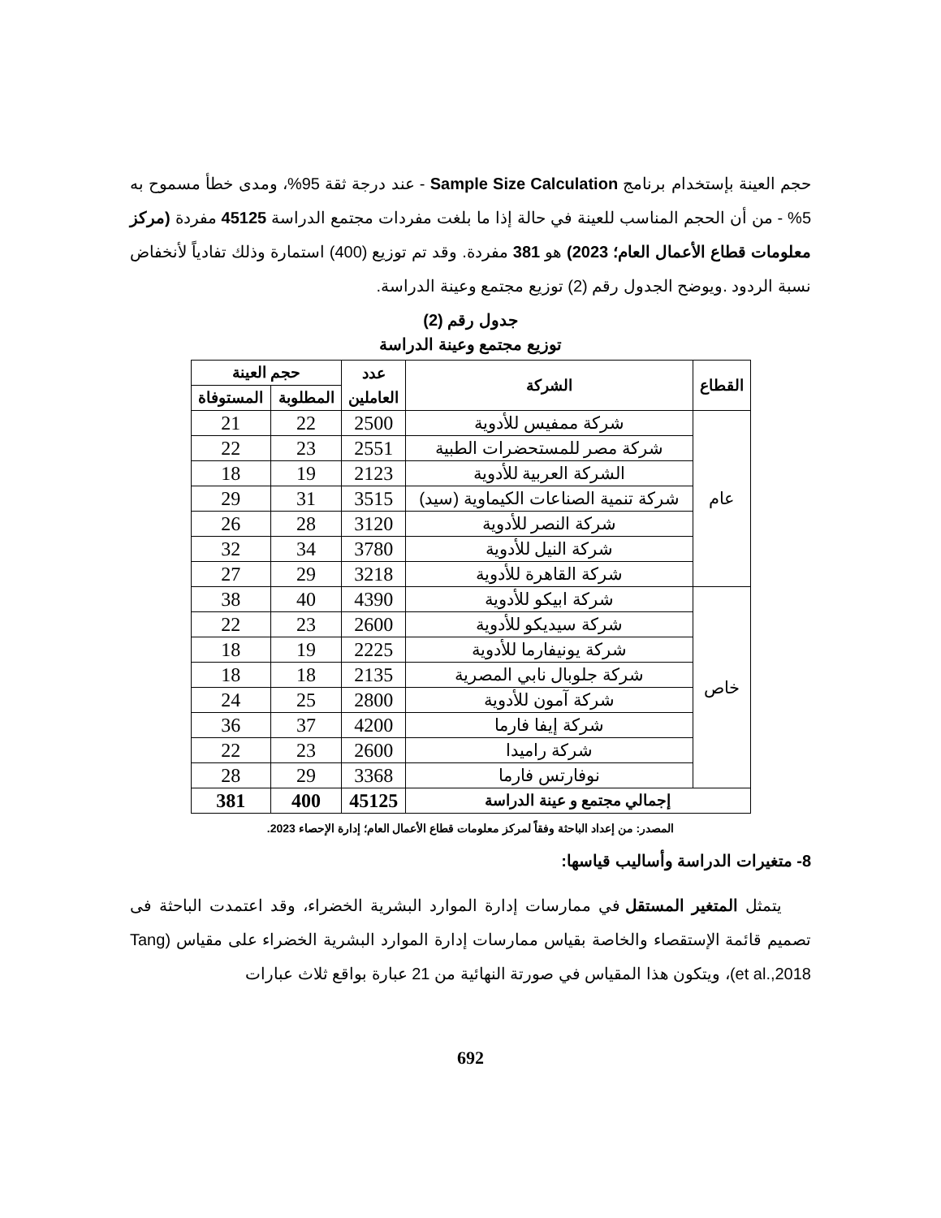حجم العينة بإستخدام برنامج Sample Size Calculation - عند درجة ثقة 95%، ومدى خطأ مسموح به 5% - من أن الحجم المناسب للعينة في حالة إذا ما بلغت مفردات مجتمع الدراسة 45125 مفردة (مركز معلومات قطاع الأعمال العام؛ 2023) هو 381 مفردة. وقد تم توزيع (400) استمارة وذلك تفادياً لأنخفاض نسبة الردود .ويوضح الجدول رقم (2) توزيع مجتمع وعينة الدراسة.
جدول رقم (2)
توزيع مجتمع وعينة الدراسة
| القطاع | الشركة | عدد العاملين | حجم العينة | |
| --- | --- | --- | --- | --- |
| | | | المطلوبة | المستوفاة |
| عام | شركة ممفيس للأدوية | 2500 | 22 | 21 |
| | شركة مصر للمستحضرات الطبية | 2551 | 23 | 22 |
| | الشركة العربية للأدوية | 2123 | 19 | 18 |
| | شركة تنمية الصناعات الكيماوية (سيد) | 3515 | 31 | 29 |
| | شركة النصر للأدوية | 3120 | 28 | 26 |
| | شركة النيل للأدوية | 3780 | 34 | 32 |
| | شركة القاهرة للأدوية | 3218 | 29 | 27 |
| خاص | شركة ابيكو للأدوية | 4390 | 40 | 38 |
| | شركة سيديكو للأدوية | 2600 | 23 | 22 |
| | شركة يونيفارما للأدوية | 2225 | 19 | 18 |
| | شركة جلوبال نابي المصرية | 2135 | 18 | 18 |
| | شركة آمون للأدوية | 2800 | 25 | 24 |
| | شركة إيفا فارما | 4200 | 37 | 36 |
| | شركة راميدا | 2600 | 23 | 22 |
| | نوفارتس فارما | 3368 | 29 | 28 |
| إجمالي مجتمع و عينة الدراسة | | 45125 | 400 | 381 |
المصدر: من إعداد الباحثة وفقاً لمركز معلومات قطاع الأعمال العام؛ إدارة الإحصاء 2023.
8- متغيرات الدراسة وأساليب قياسها:
يتمثل المتغير المستقل في ممارسات إدارة الموارد البشرية الخضراء، وقد اعتمدت الباحثة فى تصميم قائمة الإستقصاء والخاصة بقياس ممارسات إدارة الموارد البشرية الخضراء على مقياس (Tang et al.,2018)، ويتكون هذا المقياس في صورتة النهائية من 21 عبارة بواقع ثلاث عبارات
692